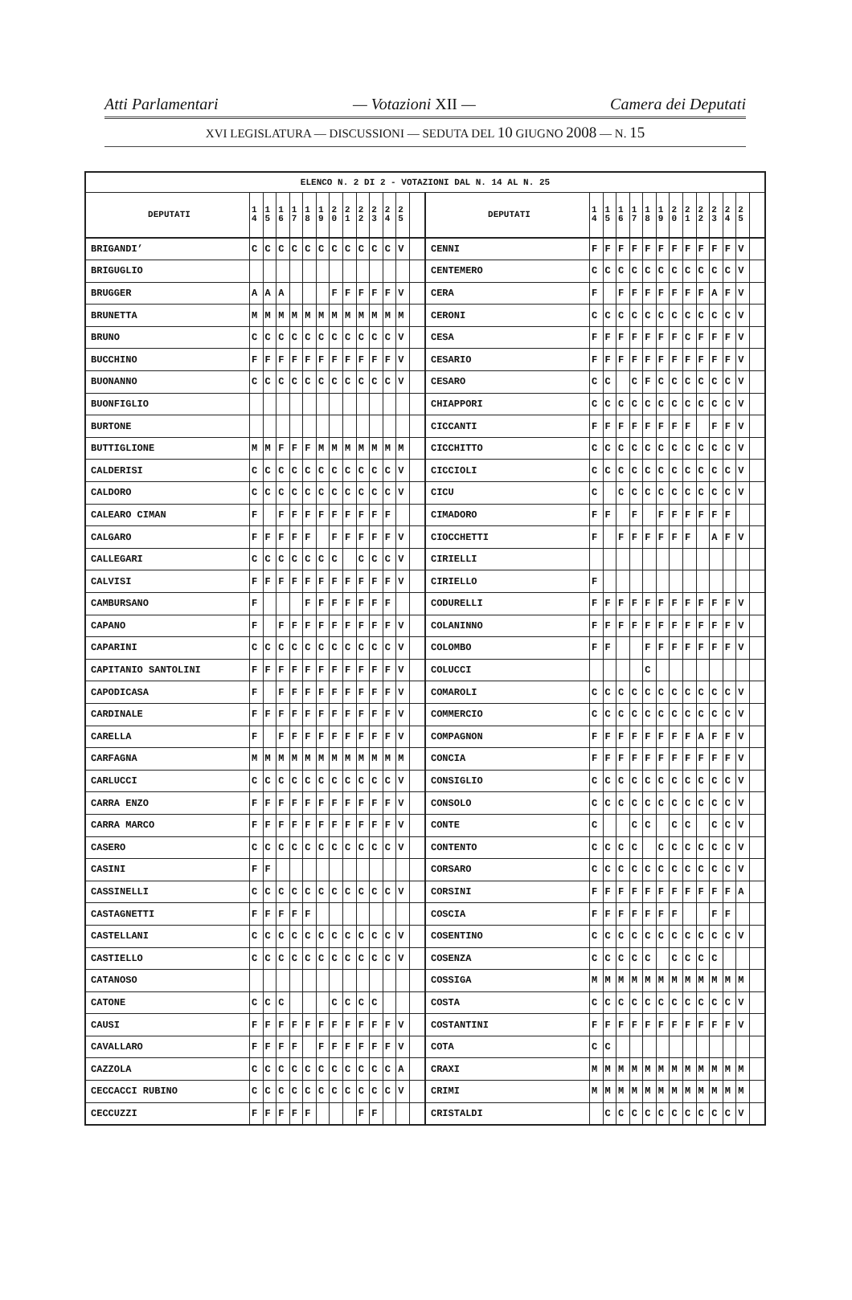Atti Parlamentari — Votazioni XII — Camera dei Deputati
XVI LEGISLATURA — DISCUSSIONI — SEDUTA DEL 10 GIUGNO 2008 — N. 15
| ELENCO N. 2 DI 2 - VOTAZIONI DAL N. 14 AL N. 25 | | | | | | | | | | | | | | | | | | | | | | | | | | | |
| --- | --- | --- | --- | --- | --- | --- | --- | --- | --- | --- | --- | --- | --- | --- | --- | --- | --- | --- | --- | --- | --- | --- | --- | --- | --- | --- | --- |
| DEPUTATI | 1 4 | 1 5 | 1 6 | 1 7 | 1 8 | 1 9 | 2 0 | 2 1 | 2 2 | 2 3 | 2 4 | 2 5 | | DEPUTATI | 1 4 | 1 5 | 1 6 | 1 7 | 1 8 | 1 9 | 2 0 | 2 1 | 2 2 | 2 3 | 2 4 | 2 5 | |
| BRIGANDI’ | C | C | C | C | C | C | C | C | C | C | C | V | | CENNI | F | F | F | F | F | F | F | F | F | F | F | V | |
| BRIGUGLIO | | | | | | | | | | | | | | CENTEMERO | C | C | C | C | C | C | C | C | C | C | C | V | |
| BRUGGER | A | A | A | | | | F | F | F | F | F | V | | CERA | F | | F | F | F | F | F | F | F | A | F | V | |
| BRUNETTA | M | M | M | M | M | M | M | M | M | M | M | M | | CERONI | C | C | C | C | C | C | C | C | C | C | C | V | |
| BRUNO | C | C | C | C | C | C | C | C | C | C | C | V | | CESA | F | F | F | F | F | F | F | C | F | F | F | V | |
| BUCCHINO | F | F | F | F | F | F | F | F | F | F | F | V | | CESARIO | F | F | F | F | F | F | F | F | F | F | F | V | |
| BUONANNO | C | C | C | C | C | C | C | C | C | C | C | V | | CESARO | C | C | | C | F | C | C | C | C | C | C | V | |
| BUONFIGLIO | | | | | | | | | | | | | | CHIAPPORI | C | C | C | C | C | C | C | C | C | C | C | V | |
| BURTONE | | | | | | | | | | | | | | CICCANTI | F | F | F | F | F | F | F | F | | F | F | V | |
| BUTTIGLIONE | M | M | F | F | F | M | M | M | M | M | M | M | | CICCHITTO | C | C | C | C | C | C | C | C | C | C | C | V | |
| CALDERISI | C | C | C | C | C | C | C | C | C | C | C | V | | CICCIOLI | C | C | C | C | C | C | C | C | C | C | C | V | |
| CALDORO | C | C | C | C | C | C | C | C | C | C | C | V | | CICU | C | | C | C | C | C | C | C | C | C | C | V | |
| CALEARO CIMAN | F | | F | F | F | F | F | F | F | F | F | | | CIMADORO | F | F | | F | | F | F | F | F | F | F | | |
| CALGARO | F | F | F | F | F | | F | F | F | F | F | V | | CIOCCHETTI | F | | F | F | F | F | F | F | | A | F | V | |
| CALLEGARI | C | C | C | C | C | C | C | | C | C | C | V | | CIRIELLI | | | | | | | | | | | | | |
| CALVISI | F | F | F | F | F | F | F | F | F | F | F | V | | CIRIELLO | F | | | | | | | | | | | | |
| CAMBURSANO | F | | | | F | F | F | F | F | F | F | | | CODURELLI | F | F | F | F | F | F | F | F | F | F | F | V | |
| CAPANO | F | | F | F | F | F | F | F | F | F | F | V | | COLANINNO | F | F | F | F | F | F | F | F | F | F | F | V | |
| CAPARINI | C | C | C | C | C | C | C | C | C | C | C | V | | COLOMBO | F | F | | | F | F | F | F | F | F | F | V | |
| CAPITANIO SANTOLINI | F | F | F | F | F | F | F | F | F | F | F | V | | COLUCCI | | | | | C | | | | | | | | |
| CAPODICASA | F | | F | F | F | F | F | F | F | F | F | V | | COMAROLI | C | C | C | C | C | C | C | C | C | C | C | V | |
| CARDINALE | F | F | F | F | F | F | F | F | F | F | F | V | | COMMERCIO | C | C | C | C | C | C | C | C | C | C | C | V | |
| CARELLA | F | | F | F | F | F | F | F | F | F | F | V | | COMPAGNON | F | F | F | F | F | F | F | F | A | F | F | V | |
| CARFAGNA | M | M | M | M | M | M | M | M | M | M | M | M | | CONCIA | F | F | F | F | F | F | F | F | F | F | F | V | |
| CARLUCCI | C | C | C | C | C | C | C | C | C | C | C | V | | CONSIGLIO | C | C | C | C | C | C | C | C | C | C | C | V | |
| CARRA ENZO | F | F | F | F | F | F | F | F | F | F | F | V | | CONSOLO | C | C | C | C | C | C | C | C | C | C | C | V | |
| CARRA MARCO | F | F | F | F | F | F | F | F | F | F | F | V | | CONTE | C | | | C | C | | C | C | | C | C | V | |
| CASERO | C | C | C | C | C | C | C | C | C | C | C | V | | CONTENTO | C | C | C | C | | C | C | C | C | C | C | V | |
| CASINI | F | F | | | | | | | | | | | | CORSARO | C | C | C | C | C | C | C | C | C | C | C | V | |
| CASSINELLI | C | C | C | C | C | C | C | C | C | C | C | V | | CORSINI | F | F | F | F | F | F | F | F | F | F | F | A | |
| CASTAGNETTI | F | F | F | F | F | | | | | | | | | COSCIA | F | F | F | F | F | F | F | | | F | F | | |
| CASTELLANI | C | C | C | C | C | C | C | C | C | C | C | V | | COSENTINO | C | C | C | C | C | C | C | C | C | C | C | V | |
| CASTIELLO | C | C | C | C | C | C | C | C | C | C | C | V | | COSENZA | C | C | C | C | C | | C | C | C | C | | | |
| CATANOSO | | | | | | | | | | | | | | COSSIGA | M | M | M | M | M | M | M | M | M | M | M | M | |
| CATONE | C | C | C | | | | C | C | C | C | | | | COSTA | C | C | C | C | C | C | C | C | C | C | C | V | |
| CAUSI | F | F | F | F | F | F | F | F | F | F | F | V | | COSTANTINI | F | F | F | F | F | F | F | F | F | F | F | V | |
| CAVALLARO | F | F | F | F | | F | F | F | F | F | F | V | | COTA | C | C | | | | | | | | | | | |
| CAZZOLA | C | C | C | C | C | C | C | C | C | C | C | A | | CRAXI | M | M | M | M | M | M | M | M | M | M | M | M | |
| CECCACCI RUBINO | C | C | C | C | C | C | C | C | C | C | C | V | | CRIMI | M | M | M | M | M | M | M | M | M | M | M | M | |
| CECCUZZI | F | F | F | F | F | | | | F | F | | | | CRISTALDI | | C | C | C | C | C | C | C | C | C | C | V | |